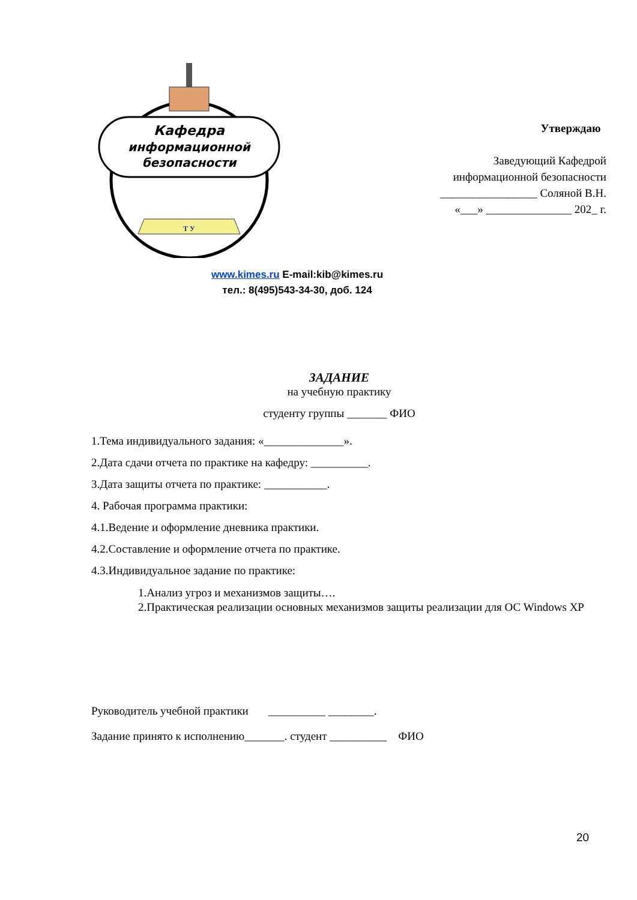Кафедра
информационной
безопасности
Т У
www.kimes.ru E-mail:kib@kimes.ru
тел.: 8(495)543-34-30, доб. 124
Утверждаю
Заведующий Кафедрой
информационной безопасности
_________________ Соляной В.Н.
«___» _______________ 202_ г.
ЗАДАНИЕ
на учебную практику
студенту группы _______ ФИО
1.Тема индивидуального задания: «______________».
2.Дата сдачи отчета по практике на кафедру: __________.
3.Дата защиты отчета по практике: ___________.
4. Рабочая программа практики:
4.1.Ведение и оформление дневника практики.
4.2.Составление и оформление отчета по практике.
4.3.Индивидуальное задание по практике:
1.Анализ угроз и механизмов защиты….
2.Практическая реализации основных механизмов защиты реализации для ОС Windows XP
Руководитель учебной практики __________ ________.
Задание принято к исполнению_______. студент __________ ФИО
20